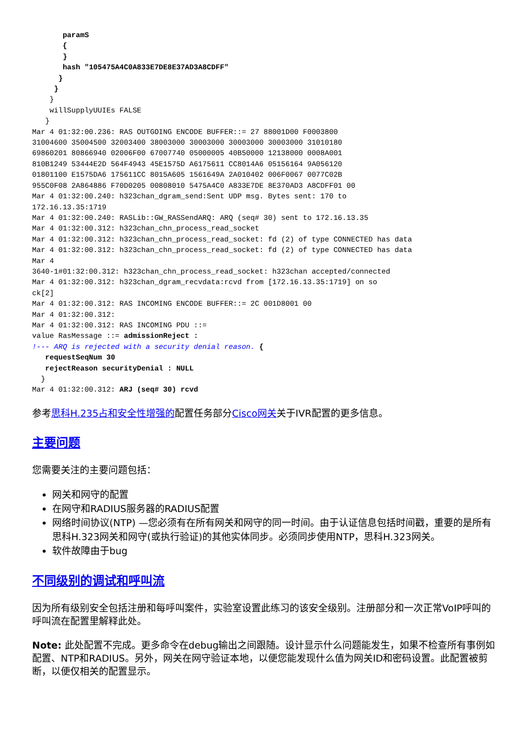paramS
       {
       }
       hash "105475A4C0A833E7DE8E37AD3A8CDFF"
      }
     }
    }
    willSupplyUUIEs FALSE
   }
Mar 4 01:32:00.236: RAS OUTGOING ENCODE BUFFER::= 27 88001D00 F0003800
31004600 35004500 32003400 38003000 30003000 30003000 30003000 31010180
69860201 80866940 02006F00 67007740 05000005 40B50000 12138000 0008A001
810B1249 53444E2D 564F4943 45E1575D A6175611 CC8014A6 05156164 9A056120
01801100 E1575DA6 175611CC 8015A605 1561649A 2A010402 006F0067 0077C02B
955C0F08 2A864886 F70D0205 00808010 5475A4C0 A833E7DE 8E370AD3 A8CDFF01 00
Mar 4 01:32:00.240: h323chan_dgram_send:Sent UDP msg. Bytes sent: 170 to
172.16.13.35:1719
Mar 4 01:32:00.240: RASLib::GW_RASSendARQ: ARQ (seq# 30) sent to 172.16.13.35
Mar 4 01:32:00.312: h323chan_chn_process_read_socket
Mar 4 01:32:00.312: h323chan_chn_process_read_socket: fd (2) of type CONNECTED has data
Mar 4 01:32:00.312: h323chan_chn_process_read_socket: fd (2) of type CONNECTED has data
Mar 4
3640-1#01:32:00.312: h323chan_chn_process_read_socket: h323chan accepted/connected
Mar 4 01:32:00.312: h323chan_dgram_recvdata:rcvd from [172.16.13.35:1719] on so
ck[2]
Mar 4 01:32:00.312: RAS INCOMING ENCODE BUFFER::= 2C 001D8001 00
Mar 4 01:32:00.312:
Mar 4 01:32:00.312: RAS INCOMING PDU ::=
value RasMessage ::= admissionReject :
!--- ARQ is rejected with a security denial reason. {
   requestSeqNum 30
   rejectReason securityDenial : NULL
  }
Mar 4 01:32:00.312: ARJ (seq# 30) rcvd
参考思科H.235占和安全性增强的配置任务部分Cisco网关关于IVR配置的更多信息。
主要问题
您需要关注的主要问题包括：
网关和网守的配置
在网守和RADIUS服务器的RADIUS配置
网络时间协议(NTP) —您必须有在所有网关和网守的同一时间。由于认证信息包括时间戳，重要的是所有思科H.323网关和网守(或执行验证)的其他实体同步。必须同步使用NTP，思科H.323网关。
软件故障由于bug
不同级别的调试和呼叫流
因为所有级别安全包括注册和每呼叫案件，实验室设置此练习的该安全级别。注册部分和一次正常VoIP呼叫的呼叫流在配置里解释此处。
Note: 此处配置不完成。更多命令在debug输出之间跟随。设计显示什么问题能发生，如果不检查所有事例如配置、NTP和RADIUS。另外，网关在网守验证本地，以便您能发现什么值为网关ID和密码设置。此配置被剪断，以便仅相关的配置显示。